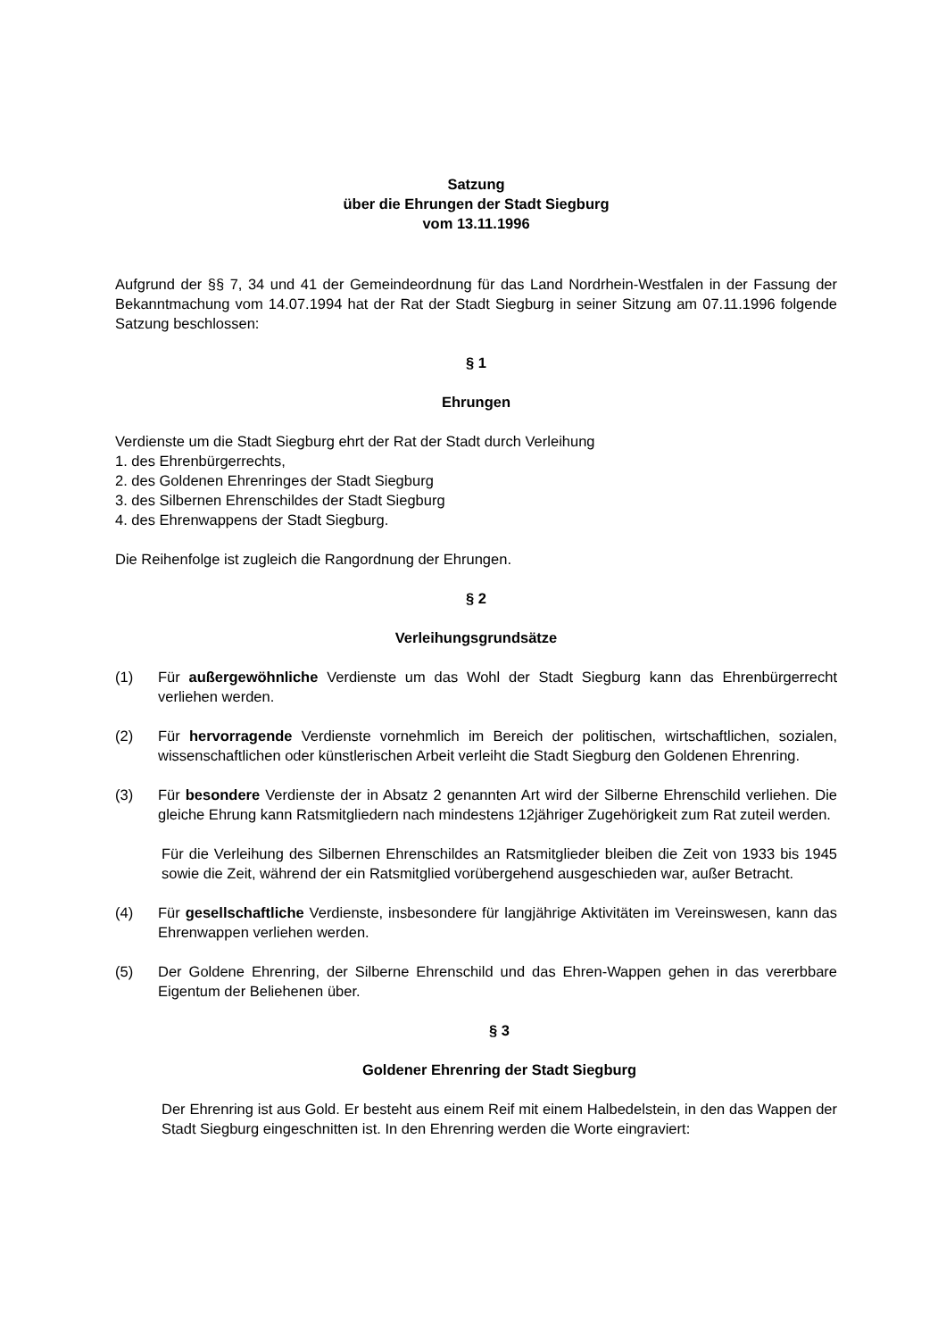Satzung
über die Ehrungen der Stadt Siegburg
vom 13.11.1996
Aufgrund der §§ 7, 34 und 41 der Gemeindeordnung für das Land Nordrhein-Westfalen in der Fassung der Bekanntmachung vom 14.07.1994 hat der Rat der Stadt Siegburg in seiner Sitzung am 07.11.1996 folgende Satzung beschlossen:
§ 1
Ehrungen
Verdienste um die Stadt Siegburg ehrt der Rat der Stadt durch Verleihung
1. des Ehrenbürgerrechts,
2. des Goldenen Ehrenringes der Stadt Siegburg
3. des Silbernen Ehrenschildes der Stadt Siegburg
4. des Ehrenwappens der Stadt Siegburg.
Die Reihenfolge ist zugleich die Rangordnung der Ehrungen.
§ 2
Verleihungsgrundsätze
(1) Für außergewöhnliche Verdienste um das Wohl der Stadt Siegburg kann das Ehrenbürgerrecht verliehen werden.
(2) Für hervorragende Verdienste vornehmlich im Bereich der politischen, wirtschaftlichen, sozialen, wissenschaftlichen oder künstlerischen Arbeit verleiht die Stadt Siegburg den Goldenen Ehrenring.
(3) Für besondere Verdienste der in Absatz 2 genannten Art wird der Silberne Ehrenschild verliehen. Die gleiche Ehrung kann Ratsmitgliedern nach mindestens 12jähriger Zugehörigkeit zum Rat zuteil werden.
Für die Verleihung des Silbernen Ehrenschildes an Ratsmitglieder bleiben die Zeit von 1933 bis 1945 sowie die Zeit, während der ein Ratsmitglied vorübergehend ausgeschieden war, außer Betracht.
(4) Für gesellschaftliche Verdienste, insbesondere für langjährige Aktivitäten im Vereinswesen, kann das Ehrenwappen verliehen werden.
(5) Der Goldene Ehrenring, der Silberne Ehrenschild und das Ehren-Wappen gehen in das vererbbare Eigentum der Beliehenen über.
§ 3
Goldener Ehrenring der Stadt Siegburg
Der Ehrenring ist aus Gold. Er besteht aus einem Reif mit einem Halbedelstein, in den das Wappen der Stadt Siegburg eingeschnitten ist. In den Ehrenring werden die Worte eingraviert: